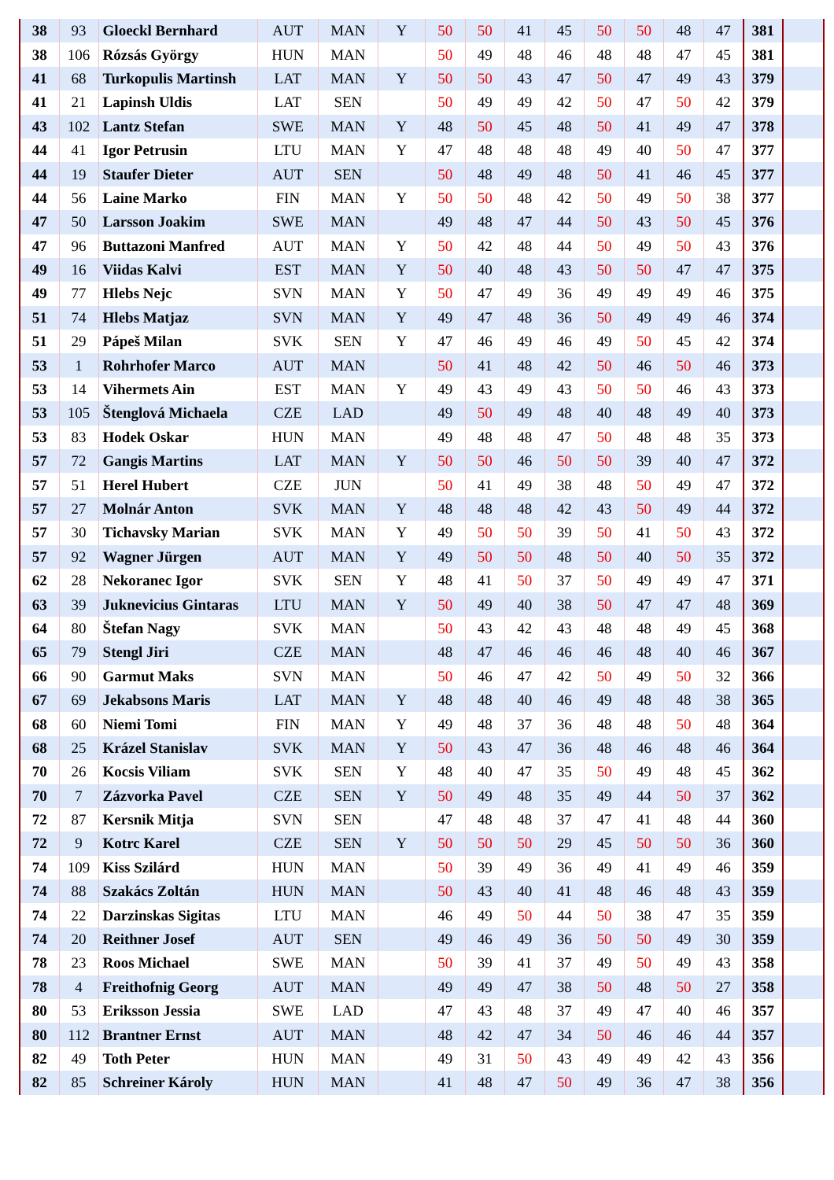| 38 | 93 | Gloeckl Bernhard | AUT | MAN | Y | 50 | 50 | 41 | 45 | 50 | 50 | 48 | 47 | 381 | |
| 38 | 106 | Rózsás György | HUN | MAN | | 50 | 49 | 48 | 46 | 48 | 48 | 47 | 45 | 381 | |
| 41 | 68 | Turkopulis Martinsh | LAT | MAN | Y | 50 | 50 | 43 | 47 | 50 | 47 | 49 | 43 | 379 | |
| 41 | 21 | Lapinsh Uldis | LAT | SEN | | 50 | 49 | 49 | 42 | 50 | 47 | 50 | 42 | 379 | |
| 43 | 102 | Lantz Stefan | SWE | MAN | Y | 48 | 50 | 45 | 48 | 50 | 41 | 49 | 47 | 378 | |
| 44 | 41 | Igor Petrusin | LTU | MAN | Y | 47 | 48 | 48 | 48 | 49 | 40 | 50 | 47 | 377 | |
| 44 | 19 | Staufer Dieter | AUT | SEN | | 50 | 48 | 49 | 48 | 50 | 41 | 46 | 45 | 377 | |
| 44 | 56 | Laine Marko | FIN | MAN | Y | 50 | 50 | 48 | 42 | 50 | 49 | 50 | 38 | 377 | |
| 47 | 50 | Larsson Joakim | SWE | MAN | | 49 | 48 | 47 | 44 | 50 | 43 | 50 | 45 | 376 | |
| 47 | 96 | Buttazoni Manfred | AUT | MAN | Y | 50 | 42 | 48 | 44 | 50 | 49 | 50 | 43 | 376 | |
| 49 | 16 | Viidas Kalvi | EST | MAN | Y | 50 | 40 | 48 | 43 | 50 | 50 | 47 | 47 | 375 | |
| 49 | 77 | Hlebs Nejc | SVN | MAN | Y | 50 | 47 | 49 | 36 | 49 | 49 | 49 | 46 | 375 | |
| 51 | 74 | Hlebs Matjaz | SVN | MAN | Y | 49 | 47 | 48 | 36 | 50 | 49 | 49 | 46 | 374 | |
| 51 | 29 | Pápeš Milan | SVK | SEN | Y | 47 | 46 | 49 | 46 | 49 | 50 | 45 | 42 | 374 | |
| 53 | 1 | Rohrhofer Marco | AUT | MAN | | 50 | 41 | 48 | 42 | 50 | 46 | 50 | 46 | 373 | |
| 53 | 14 | Vihermets Ain | EST | MAN | Y | 49 | 43 | 49 | 43 | 50 | 50 | 46 | 43 | 373 | |
| 53 | 105 | Štenglová Michaela | CZE | LAD | | 49 | 50 | 49 | 48 | 40 | 48 | 49 | 40 | 373 | |
| 53 | 83 | Hodek Oskar | HUN | MAN | | 49 | 48 | 48 | 47 | 50 | 48 | 48 | 35 | 373 | |
| 57 | 72 | Gangis Martins | LAT | MAN | Y | 50 | 50 | 46 | 50 | 50 | 39 | 40 | 47 | 372 | |
| 57 | 51 | Herel Hubert | CZE | JUN | | 50 | 41 | 49 | 38 | 48 | 50 | 49 | 47 | 372 | |
| 57 | 27 | Molnár Anton | SVK | MAN | Y | 48 | 48 | 48 | 42 | 43 | 50 | 49 | 44 | 372 | |
| 57 | 30 | Tichavsky Marian | SVK | MAN | Y | 49 | 50 | 50 | 39 | 50 | 41 | 50 | 43 | 372 | |
| 57 | 92 | Wagner Jürgen | AUT | MAN | Y | 49 | 50 | 50 | 48 | 50 | 40 | 50 | 35 | 372 | |
| 62 | 28 | Nekoranec Igor | SVK | SEN | Y | 48 | 41 | 50 | 37 | 50 | 49 | 49 | 47 | 371 | |
| 63 | 39 | Juknevicius Gintaras | LTU | MAN | Y | 50 | 49 | 40 | 38 | 50 | 47 | 47 | 48 | 369 | |
| 64 | 80 | Štefan Nagy | SVK | MAN | | 50 | 43 | 42 | 43 | 48 | 48 | 49 | 45 | 368 | |
| 65 | 79 | Stengl Jiri | CZE | MAN | | 48 | 47 | 46 | 46 | 46 | 48 | 40 | 46 | 367 | |
| 66 | 90 | Garmut Maks | SVN | MAN | | 50 | 46 | 47 | 42 | 50 | 49 | 50 | 32 | 366 | |
| 67 | 69 | Jekabsons Maris | LAT | MAN | Y | 48 | 48 | 40 | 46 | 49 | 48 | 48 | 38 | 365 | |
| 68 | 60 | Niemi Tomi | FIN | MAN | Y | 49 | 48 | 37 | 36 | 48 | 48 | 50 | 48 | 364 | |
| 68 | 25 | Krázel Stanislav | SVK | MAN | Y | 50 | 43 | 47 | 36 | 48 | 46 | 48 | 46 | 364 | |
| 70 | 26 | Kocsis Viliam | SVK | SEN | Y | 48 | 40 | 47 | 35 | 50 | 49 | 48 | 45 | 362 | |
| 70 | 7 | Zázvorka Pavel | CZE | SEN | Y | 50 | 49 | 48 | 35 | 49 | 44 | 50 | 37 | 362 | |
| 72 | 87 | Kersnik Mitja | SVN | SEN | | 47 | 48 | 48 | 37 | 47 | 41 | 48 | 44 | 360 | |
| 72 | 9 | Kotrc Karel | CZE | SEN | Y | 50 | 50 | 50 | 29 | 45 | 50 | 50 | 36 | 360 | |
| 74 | 109 | Kiss Szilárd | HUN | MAN | | 50 | 39 | 49 | 36 | 49 | 41 | 49 | 46 | 359 | |
| 74 | 88 | Szakács Zoltán | HUN | MAN | | 50 | 43 | 40 | 41 | 48 | 46 | 48 | 43 | 359 | |
| 74 | 22 | Darzinskas Sigitas | LTU | MAN | | 46 | 49 | 50 | 44 | 50 | 38 | 47 | 35 | 359 | |
| 74 | 20 | Reithner Josef | AUT | SEN | | 49 | 46 | 49 | 36 | 50 | 50 | 49 | 30 | 359 | |
| 78 | 23 | Roos Michael | SWE | MAN | | 50 | 39 | 41 | 37 | 49 | 50 | 49 | 43 | 358 | |
| 78 | 4 | Freithofnig Georg | AUT | MAN | | 49 | 49 | 47 | 38 | 50 | 48 | 50 | 27 | 358 | |
| 80 | 53 | Eriksson Jessia | SWE | LAD | | 47 | 43 | 48 | 37 | 49 | 47 | 40 | 46 | 357 | |
| 80 | 112 | Brantner Ernst | AUT | MAN | | 48 | 42 | 47 | 34 | 50 | 46 | 46 | 44 | 357 | |
| 82 | 49 | Toth Peter | HUN | MAN | | 49 | 31 | 50 | 43 | 49 | 49 | 42 | 43 | 356 | |
| 82 | 85 | Schreiner Károly | HUN | MAN | | 41 | 48 | 47 | 50 | 49 | 36 | 47 | 38 | 356 | |